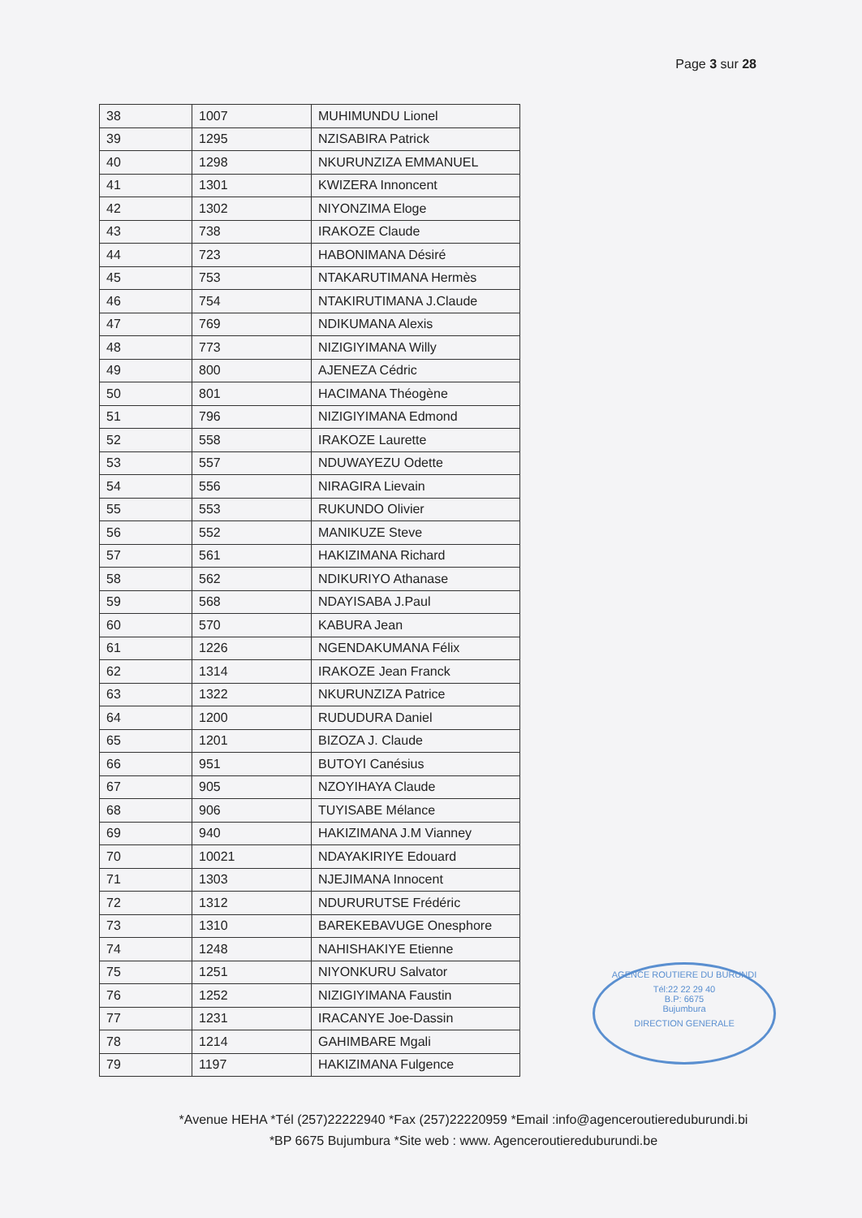Page 3 sur 28
| 38 | 1007 | MUHIMUNDU Lionel |
| 39 | 1295 | NZISABIRA Patrick |
| 40 | 1298 | NKURUNZIZA EMMANUEL |
| 41 | 1301 | KWIZERA Innoncent |
| 42 | 1302 | NIYONZIMA Eloge |
| 43 | 738 | IRAKOZE Claude |
| 44 | 723 | HABONIMANA Désiré |
| 45 | 753 | NTAKARUTIMANA Hermès |
| 46 | 754 | NTAKIRUTIMANA J.Claude |
| 47 | 769 | NDIKUMANA Alexis |
| 48 | 773 | NIZIGIYIMANA Willy |
| 49 | 800 | AJENEZA Cédric |
| 50 | 801 | HACIMANA Théogène |
| 51 | 796 | NIZIGIYIMANA Edmond |
| 52 | 558 | IRAKOZE Laurette |
| 53 | 557 | NDUWAYEZU Odette |
| 54 | 556 | NIRAGIRA Lievain |
| 55 | 553 | RUKUNDO Olivier |
| 56 | 552 | MANIKUZE Steve |
| 57 | 561 | HAKIZIMANA Richard |
| 58 | 562 | NDIKURIYO Athanase |
| 59 | 568 | NDAYISABA J.Paul |
| 60 | 570 | KABURA Jean |
| 61 | 1226 | NGENDAKUMANA Félix |
| 62 | 1314 | IRAKOZE Jean Franck |
| 63 | 1322 | NKURUNZIZA Patrice |
| 64 | 1200 | RUDUDURA Daniel |
| 65 | 1201 | BIZOZA J. Claude |
| 66 | 951 | BUTOYI Canésius |
| 67 | 905 | NZOYIHAYA Claude |
| 68 | 906 | TUYISABE Mélance |
| 69 | 940 | HAKIZIMANA J.M Vianney |
| 70 | 10021 | NDAYAKIRIYE Edouard |
| 71 | 1303 | NJEJIMANA Innocent |
| 72 | 1312 | NDURURUTSE Frédéric |
| 73 | 1310 | BAREKEBAVUGE Onesphore |
| 74 | 1248 | NAHISHAKIYE Etienne |
| 75 | 1251 | NIYONKURU Salvator |
| 76 | 1252 | NIZIGIYIMANA Faustin |
| 77 | 1231 | IRACANYE Joe-Dassin |
| 78 | 1214 | GAHIMBARE Mgali |
| 79 | 1197 | HAKIZIMANA Fulgence |
AGENCE ROUTIERE DU BURUNDI
Tél:22 22 29 40
B.P: 6675
Bujumbura
DIRECTION GENERALE
*Avenue HEHA *Tél (257)22222940 *Fax (257)22220959 *Email :info@agenceroutiereduburundi.bi
*BP 6675 Bujumbura *Site web : www. Agenceroutiereduburundi.be